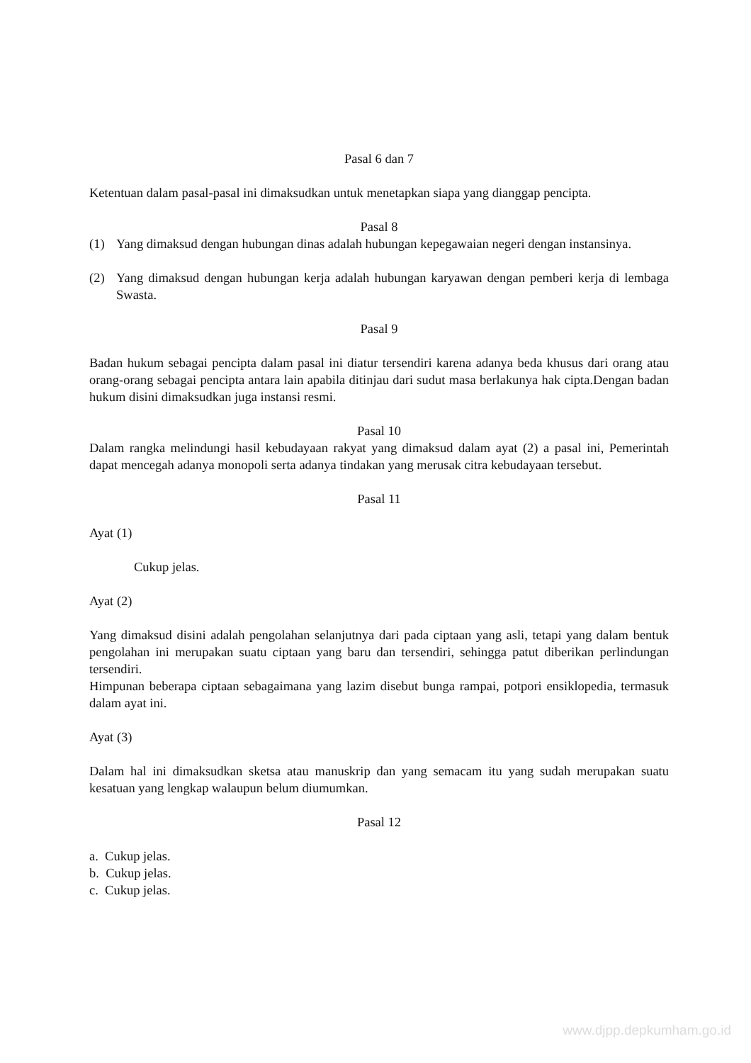Pasal 6 dan 7
Ketentuan dalam pasal-pasal ini dimaksudkan untuk menetapkan siapa yang dianggap pencipta.
Pasal 8
(1) Yang dimaksud dengan hubungan dinas adalah hubungan kepegawaian negeri dengan instansinya.
(2) Yang dimaksud dengan hubungan kerja adalah hubungan karyawan dengan pemberi kerja di lembaga Swasta.
Pasal 9
Badan hukum sebagai pencipta dalam pasal ini diatur tersendiri karena adanya beda khusus dari orang atau orang-orang sebagai pencipta antara lain apabila ditinjau dari sudut masa berlakunya hak cipta.Dengan badan hukum disini dimaksudkan juga instansi resmi.
Pasal 10
Dalam rangka melindungi hasil kebudayaan rakyat yang dimaksud dalam ayat (2) a pasal ini, Pemerintah dapat mencegah adanya monopoli serta adanya tindakan yang merusak citra kebudayaan tersebut.
Pasal 11
Ayat (1)
Cukup jelas.
Ayat (2)
Yang dimaksud disini adalah pengolahan selanjutnya dari pada ciptaan yang asli, tetapi yang dalam bentuk pengolahan ini merupakan suatu ciptaan yang baru dan tersendiri, sehingga patut diberikan perlindungan tersendiri.
Himpunan beberapa ciptaan sebagaimana yang lazim disebut bunga rampai, potpori ensiklopedia, termasuk dalam ayat ini.
Ayat (3)
Dalam hal ini dimaksudkan sketsa atau manuskrip dan yang semacam itu yang sudah merupakan suatu kesatuan yang lengkap walaupun belum diumumkan.
Pasal 12
a. Cukup jelas.
b. Cukup jelas.
c. Cukup jelas.
www.djpp.depkumham.go.id